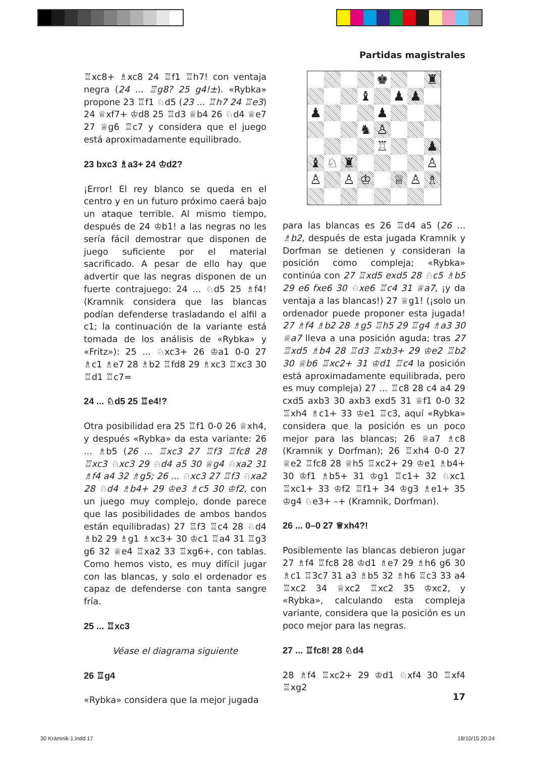Partidas magistrales
♖xc8+ ♗xc8 24 ♖f1 ♖h7! con ventaja negra (24 ... ♖g8? 25 g4!±). «Rybka» propone 23 ♖f1 ♘d5 (23 ... ♖h7 24 ♖e3) 24 ♕xf7+ ♔d8 25 ♖d3 ♕b4 26 ♘d4 ♕e7 27 ♕g6 ♖c7 y considera que el juego está aproximadamente equilibrado.
23 bxc3 ♗a3+ 24 ♔d2?
¡Error! El rey blanco se queda en el centro y en un futuro próximo caerá bajo un ataque terrible. Al mismo tiempo, después de 24 ♔b1! a las negras no les sería fácil demostrar que disponen de juego suficiente por el material sacrificado. A pesar de ello hay que advertir que las negras disponen de un fuerte contrajuego: 24 ... ♘d5 25 ♗f4! (Kramnik considera que las blancas podían defenderse trasladando el alfil a c1; la continuación de la variante está tomada de los análisis de «Rybka» y «Fritz»): 25 ... ♘xc3+ 26 ♔a1 0-0 27 ♗c1 ♗e7 28 ♗b2 ♖fd8 29 ♗xc3 ♖xc3 30 ♖d1 ♖c7=
24 ... ♘d5 25 ♖e4!?
Otra posibilidad era 25 ♖f1 0-0 26 ♕xh4, y después «Rybka» da esta variante: 26 ... ♗b5 (26 ... ♖xc3 27 ♖f3 ♖fc8 28 ♖xc3 ♘xc3 29 ♘d4 a5 30 ♕g4 ♘xa2 31 ♗f4 a4 32 ♗g5; 26 ... ♘xc3 27 ♖f3 ♘xa2 28 ♘d4 ♗b4+ 29 ♔e3 ♗c5 30 ♔f2, con un juego muy complejo, donde parece que las posibilidades de ambos bandos están equilibradas) 27 ♖f3 ♖c4 28 ♘d4 ♗b2 29 ♗g1 ♗xc3+ 30 ♔c1 ♖a4 31 ♖g3 g6 32 ♕e4 ♖xa2 33 ♖xg6+, con tablas. Como hemos visto, es muy difícil jugar con las blancas, y solo el ordenador es capaz de defenderse con tanta sangre fría.
25 ... ♖xc3
Véase el diagrama siguiente
26 ♖g4
«Rybka» considera que la mejor jugada
| | | | | ♚ | | | ♜ |
| | | | ♝ | | ♟ | ♟ | |
| ♟ | | | | ♟ | | | |
| | | | ♞ | ♙ | | | |
| | | | | ♖ | | | ♟ |
| ♝ | ♘ | ♜ | | | | | ♙ |
| ♙ | | ♙ | ♔ | | ♕ | ♙ | ♗ |
para las blancas es 26 ♖d4 a5 (26 ... ♗b2, después de esta jugada Kramnik y Dorfman se detienen y consideran la posición como compleja; «Rybka» continúa con 27 ♖xd5 exd5 28 ♘c5 ♗b5 29 e6 fxe6 30 ♘xe6 ♖c4 31 ♕a7, ¡y da ventaja a las blancas!) 27 ♕g1! (¡solo un ordenador puede proponer esta jugada! 27 ♗f4 ♗b2 28 ♗g5 ♖h5 29 ♖g4 ♗a3 30 ♕a7 lleva a una posición aguda; tras 27 ♖xd5 ♗b4 28 ♖d3 ♖xb3+ 29 ♔e2 ♖b2 30 ♕b6 ♖xc2+ 31 ♔d1 ♖c4 la posición está aproximadamente equilibrada, pero es muy compleja) 27 ... ♖c8 28 c4 a4 29 cxd5 axb3 30 axb3 exd5 31 ♕f1 0-0 32 ♖xh4 ♗c1+ 33 ♔e1 ♖c3, aquí «Rybka» considera que la posición es un poco mejor para las blancas; 26 ♕a7 ♗c8 (Kramnik y Dorfman); 26 ♖xh4 0-0 27 ♕e2 ♖fc8 28 ♕h5 ♖xc2+ 29 ♔e1 ♗b4+ 30 ♔f1 ♗b5+ 31 ♔g1 ♖c1+ 32 ♘xc1 ♖xc1+ 33 ♔f2 ♖f1+ 34 ♔g3 ♗e1+ 35 ♔g4 ♘e3+ –+ (Kramnik, Dorfman).
26 ... 0–0 27 ♕xh4?!
Posiblemente las blancas debieron jugar 27 ♗f4 ♖fc8 28 ♔d1 ♗e7 29 ♗h6 g6 30 ♗c1 ♖3c7 31 a3 ♗b5 32 ♗h6 ♖c3 33 a4 ♖xc2 34 ♕xc2 ♖xc2 35 ♔xc2, y «Rybka», calculando esta compleja variante, considera que la posición es un poco mejor para las negras.
27 ... ♖fc8! 28 ♘d4
28 ♗f4 ♖xc2+ 29 ♔d1 ♘xf4 30 ♖xf4 ♖xg2
17
30 Krámnik-1.indd 17 18/10/15 20:24